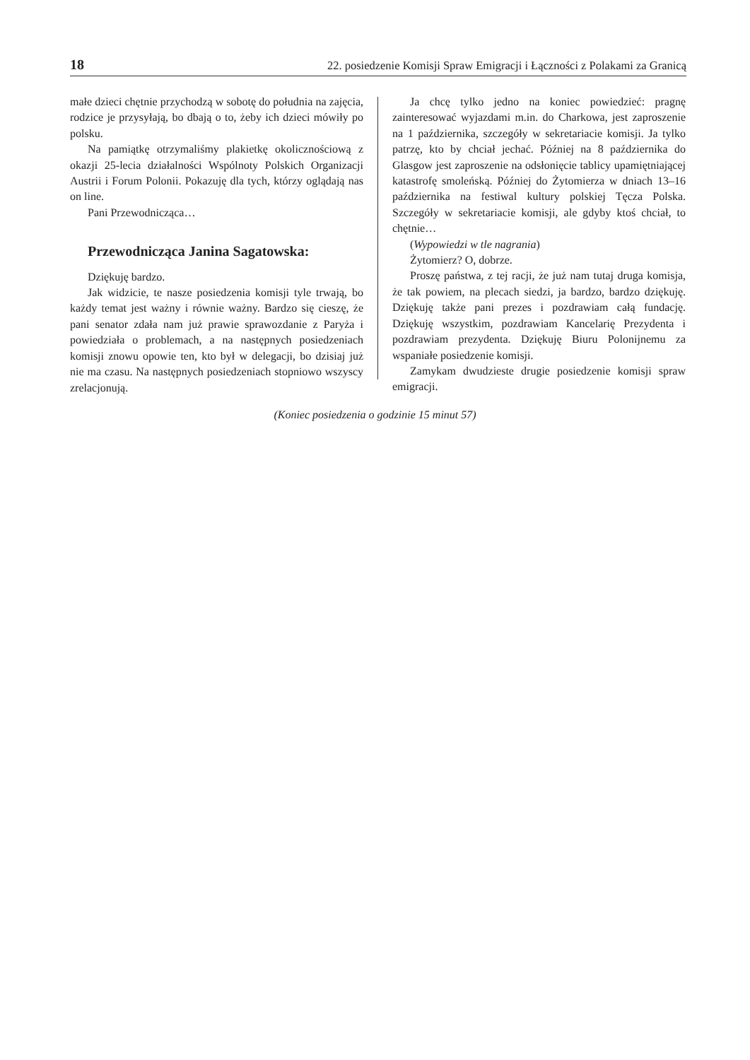18 22. posiedzenie Komisji Spraw Emigracji i Łączności z Polakami za Granicą
małe dzieci chętnie przychodzą w sobotę do południa na zajęcia, rodzice je przysyłają, bo dbają o to, żeby ich dzieci mówiły po polsku.
Na pamiątkę otrzymaliśmy plakietkę okolicznościową z okazji 25-lecia działalności Wspólnoty Polskich Organizacji Austrii i Forum Polonii. Pokazuję dla tych, którzy oglądają nas on line.
Pani Przewodnicząca…
Przewodnicząca Janina Sagatowska:
Dziękuję bardzo.
Jak widzicie, te nasze posiedzenia komisji tyle trwają, bo każdy temat jest ważny i równie ważny. Bardzo się cieszę, że pani senator zdała nam już prawie sprawozdanie z Paryża i powiedziała o problemach, a na następnych posiedzeniach komisji znowu opowie ten, kto był w delegacji, bo dzisiaj już nie ma czasu. Na następnych posiedzeniach stopniowo wszyscy zrelacjonują.
Ja chcę tylko jedno na koniec powiedzieć: pragnę zainteresować wyjazdami m.in. do Charkowa, jest zaproszenie na 1 października, szczegóły w sekretariacie komisji. Ja tylko patrzę, kto by chciał jechać. Później na 8 października do Glasgow jest zaproszenie na odsłonięcie tablicy upamiętniającej katastrofę smoleńską. Później do Żytomierza w dniach 13–16 października na festiwal kultury polskiej Tęcza Polska. Szczegóły w sekretariacie komisji, ale gdyby ktoś chciał, to chętnie…
(Wypowiedzi w tle nagrania)
Żytomierz? O, dobrze.
Proszę państwa, z tej racji, że już nam tutaj druga komisja, że tak powiem, na plecach siedzi, ja bardzo, bardzo dziękuję. Dziękuję także pani prezes i pozdrawiam całą fundację. Dziękuję wszystkim, pozdrawiam Kancelarię Prezydenta i pozdrawiam prezydenta. Dziękuję Biuru Polonijnemu za wspaniałe posiedzenie komisji.
Zamykam dwudzieste drugie posiedzenie komisji spraw emigracji.
(Koniec posiedzenia o godzinie 15 minut 57)